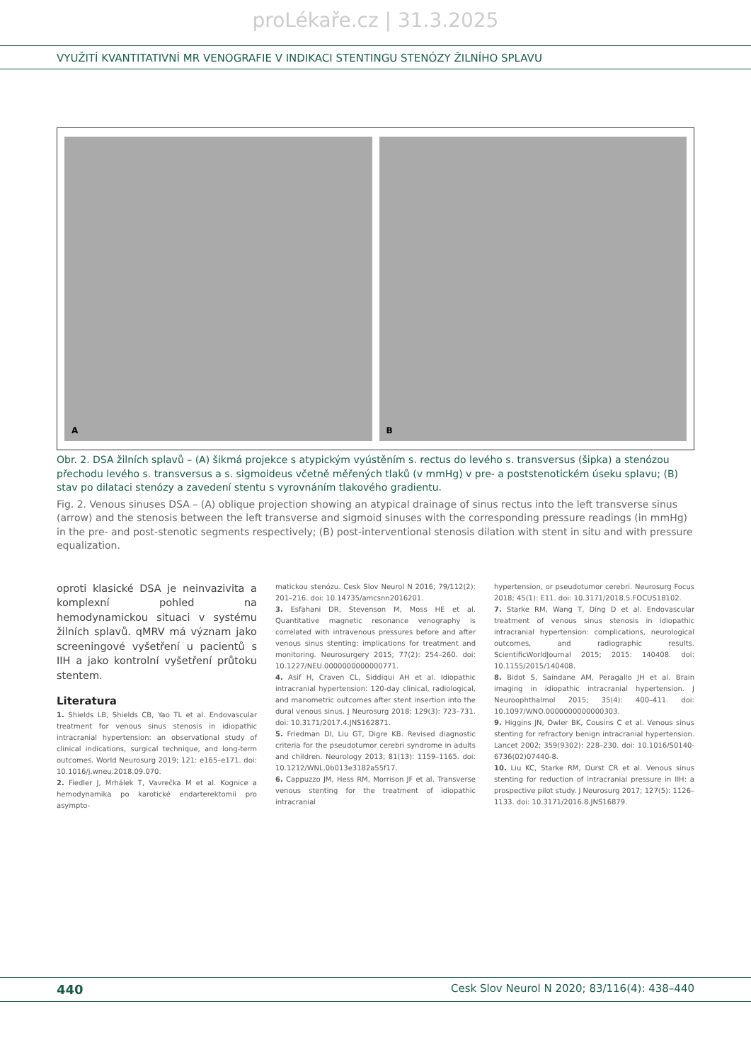proLékaře.cz | 31.3.2025
VYUŽITÍ KVANTITATIVNÍ MR VENOGRAFIE V INDIKACI STENTINGU STENÓZY ŽILNÍHO SPLAVU
A
B
Obr. 2. DSA žilních splavů – (A) šikmá projekce s atypickým vyústěním s. rectus do levého s. transversus (šipka) a stenózou přechodu levého s. transversus a s. sigmoideus včetně měřených tlaků (v mmHg) v pre- a poststenotickém úseku splavu; (B) stav po dilataci stenózy a zavedení stentu s vyrovnáním tlakového gradientu.
Fig. 2. Venous sinuses DSA – (A) oblique projection showing an atypical drainage of sinus rectus into the left transverse sinus (arrow) and the stenosis between the left transverse and sigmoid sinuses with the corresponding pressure readings (in mmHg) in the pre- and post-stenotic segments respectively; (B) post-interventional stenosis dilation with stent in situ and with pressure equalization.
oproti klasické DSA je neinvazivita a komplexní pohled na hemodynamickou situaci v systému žilních splavů. qMRV má význam jako screeningové vyšetření u pacientů s IIH a jako kontrolní vyšetření průtoku stentem.
Literatura
1. Shields LB, Shields CB, Yao TL et al. Endovascular treatment for venous sinus stenosis in idiopathic intracranial hypertension: an observational study of clinical indications, surgical technique, and long-term outcomes. World Neurosurg 2019; 121: e165–e171. doi: 10.1016/j.wneu.2018.09.070.
2. Fiedler J, Mrhálek T, Vavrečka M et al. Kognice a hemodynamika po karotické endarterektomii pro asympto-
matickou stenózu. Cesk Slov Neurol N 2016; 79/112(2): 201–216. doi: 10.14735/amcsnn2016201.
3. Esfahani DR, Stevenson M, Moss HE et al. Quantitative magnetic resonance venography is correlated with intravenous pressures before and after venous sinus stenting: implications for treatment and monitoring. Neurosurgery 2015; 77(2): 254–260. doi: 10.1227/NEU.0000000000000771.
4. Asif H, Craven CL, Siddiqui AH et al. Idiopathic intracranial hypertension: 120-day clinical, radiological, and manometric outcomes after stent insertion into the dural venous sinus. J Neurosurg 2018; 129(3): 723–731. doi: 10.3171/2017.4.JNS162871.
5. Friedman DI, Liu GT, Digre KB. Revised diagnostic criteria for the pseudotumor cerebri syndrome in adults and children. Neurology 2013; 81(13): 1159–1165. doi: 10.1212/WNL.0b013e3182a55f17.
6. Cappuzzo JM, Hess RM, Morrison JF et al. Transverse venous stenting for the treatment of idiopathic intracranial
hypertension, or pseudotumor cerebri. Neurosurg Focus 2018; 45(1): E11. doi: 10.3171/2018.5.FOCUS18102.
7. Starke RM, Wang T, Ding D et al. Endovascular treatment of venous sinus stenosis in idiopathic intracranial hypertension: complications, neurological outcomes, and radiographic results. ScientificWorldJournal 2015; 2015: 140408. doi: 10.1155/2015/140408.
8. Bidot S, Saindane AM, Peragallo JH et al. Brain imaging in idiopathic intracranial hypertension. J Neuroophthalmol 2015; 35(4): 400–411. doi: 10.1097/WNO.0000000000000303.
9. Higgins JN, Owler BK, Cousins C et al. Venous sinus stenting for refractory benign intracranial hypertension. Lancet 2002; 359(9302): 228–230. doi: 10.1016/S0140-6736(02)07440-8.
10. Liu KC, Starke RM, Durst CR et al. Venous sinus stenting for reduction of intracranial pressure in IIH: a prospective pilot study. J Neurosurg 2017; 127(5): 1126–1133. doi: 10.3171/2016.8.JNS16879.
440 Cesk Slov Neurol N 2020; 83/116(4): 438–440